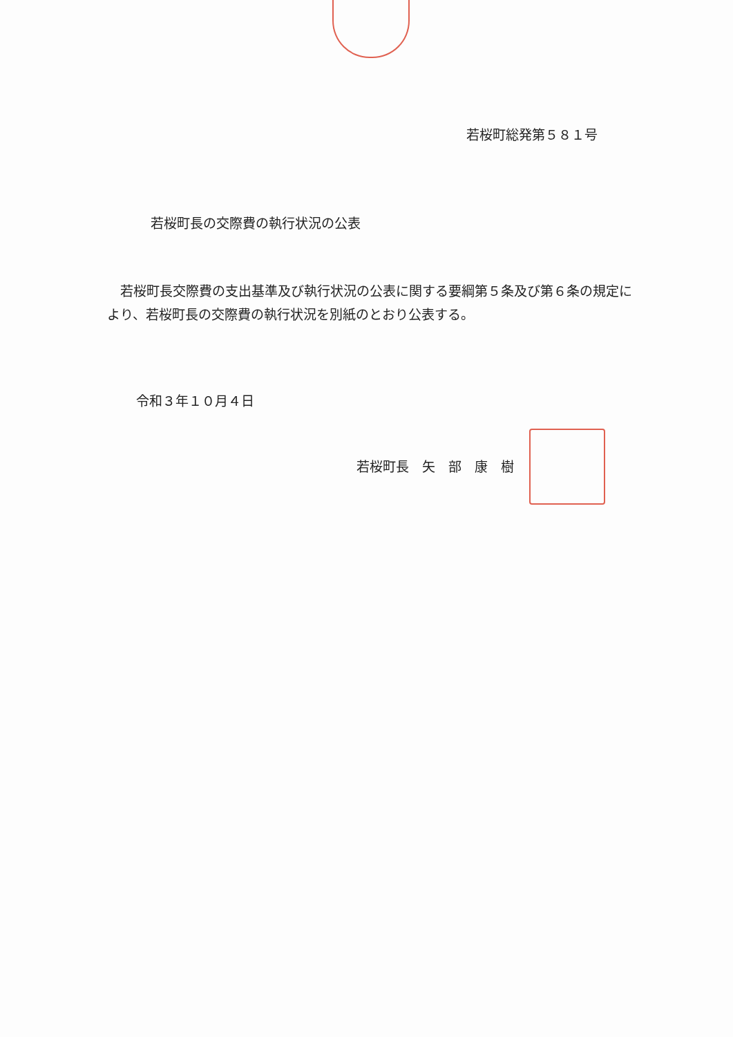若桜町総発第５８１号
若桜町長の交際費の執行状況の公表
　若桜町長交際費の支出基準及び執行状況の公表に関する要綱第５条及び第６条の規定により、若桜町長の交際費の執行状況を別紙のとおり公表する。
令和３年１０月４日
若桜町長　矢　部　康　樹